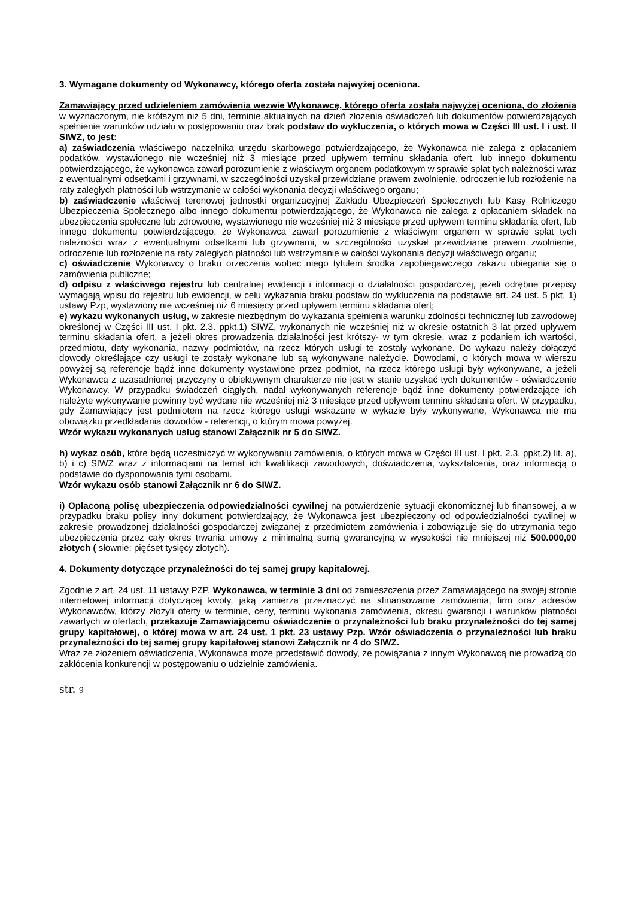3. Wymagane dokumenty od Wykonawcy, którego oferta została najwyżej oceniona.
Zamawiający przed udzieleniem zamówienia wezwie Wykonawcę, którego oferta została najwyżej oceniona, do złożenia w wyznaczonym, nie krótszym niż 5 dni, terminie aktualnych na dzień złożenia oświadczeń lub dokumentów potwierdzających spełnienie warunków udziału w postępowaniu oraz brak podstaw do wykluczenia, o których mowa w Części III ust. I i ust. II SIWZ, to jest:
a) zaświadczenia właściwego naczelnika urzędu skarbowego potwierdzającego, że Wykonawca nie zalega z opłacaniem podatków, wystawionego nie wcześniej niż 3 miesiące przed upływem terminu składania ofert, lub innego dokumentu potwierdzającego, że wykonawca zawarł porozumienie z właściwym organem podatkowym w sprawie spłat tych należności wraz z ewentualnymi odsetkami i grzywnami, w szczególności uzyskał przewidziane prawem zwolnienie, odroczenie lub rozłożenie na raty zaległych płatności lub wstrzymanie w całości wykonania decyzji właściwego organu;
b) zaświadczenie właściwej terenowej jednostki organizacyjnej Zakładu Ubezpieczeń Społecznych lub Kasy Rolniczego Ubezpieczenia Społecznego albo innego dokumentu potwierdzającego, że Wykonawca nie zalega z opłacaniem składek na ubezpieczenia społeczne lub zdrowotne, wystawionego nie wcześniej niż 3 miesiące przed upływem terminu składania ofert, lub innego dokumentu potwierdzającego, że Wykonawca zawarł porozumienie z właściwym organem w sprawie spłat tych należności wraz z ewentualnymi odsetkami lub grzywnami, w szczególności uzyskał przewidziane prawem zwolnienie, odroczenie lub rozłożenie na raty zaległych płatności lub wstrzymanie w całości wykonania decyzji właściwego organu;
c) oświadczenie Wykonawcy o braku orzeczenia wobec niego tytułem środka zapobiegawczego zakazu ubiegania się o zamówienia publiczne;
d) odpisu z właściwego rejestru lub centralnej ewidencji i informacji o działalności gospodarczej, jeżeli odrębne przepisy wymagają wpisu do rejestru lub ewidencji, w celu wykazania braku podstaw do wykluczenia na podstawie art. 24 ust. 5 pkt. 1) ustawy Pzp, wystawiony nie wcześniej niż 6 miesięcy przed upływem terminu składania ofert;
e) wykazu wykonanych usług, w zakresie niezbędnym do wykazania spełnienia warunku zdolności technicznej lub zawodowej określonej w Części III ust. I pkt. 2.3. ppkt.1) SIWZ, wykonanych nie wcześniej niż w okresie ostatnich 3 lat przed upływem terminu składania ofert, a jeżeli okres prowadzenia działalności jest krótszy- w tym okresie, wraz z podaniem ich wartości, przedmiotu, daty wykonania, nazwy podmiotów, na rzecz których usługi te zostały wykonane. Do wykazu należy dołączyć dowody określające czy usługi te zostały wykonane lub są wykonywane należycie. Dowodami, o których mowa w wierszu powyżej są referencje bądź inne dokumenty wystawione przez podmiot, na rzecz którego usługi były wykonywane, a jeżeli Wykonawca z uzasadnionej przyczyny o obiektywnym charakterze nie jest w stanie uzyskać tych dokumentów - oświadczenie Wykonawcy. W przypadku świadczeń ciągłych, nadal wykonywanych referencje bądź inne dokumenty potwierdzające ich należyte wykonywanie powinny być wydane nie wcześniej niż 3 miesiące przed upływem terminu składania ofert. W przypadku, gdy Zamawiający jest podmiotem na rzecz którego usługi wskazane w wykazie były wykonywane, Wykonawca nie ma obowiązku przedkładania dowodów - referencji, o którym mowa powyżej.
Wzór wykazu wykonanych usług stanowi Załącznik nr 5 do SIWZ.
h) wykaz osób, które będą uczestniczyć w wykonywaniu zamówienia, o których mowa w Części III ust. I pkt. 2.3. ppkt.2) lit. a), b) i c) SIWZ wraz z informacjami na temat ich kwalifikacji zawodowych, doświadczenia, wykształcenia, oraz informacją o podstawie do dysponowania tymi osobami.
Wzór wykazu osób stanowi Załącznik nr 6 do SIWZ.
i) Opłaconą polisę ubezpieczenia odpowiedzialności cywilnej na potwierdzenie sytuacji ekonomicznej lub finansowej, a w przypadku braku polisy inny dokument potwierdzający, że Wykonawca jest ubezpieczony od odpowiedzialności cywilnej w zakresie prowadzonej działalności gospodarczej związanej z przedmiotem zamówienia i zobowiązuje się do utrzymania tego ubezpieczenia przez cały okres trwania umowy z minimalną sumą gwarancyjną w wysokości nie mniejszej niż 500.000,00 złotych ( słownie: pięćset tysięcy złotych).
4. Dokumenty dotyczące przynależności do tej samej grupy kapitałowej.
Zgodnie z art. 24 ust. 11 ustawy PZP, Wykonawca, w terminie 3 dni od zamieszczenia przez Zamawiającego na swojej stronie internetowej informacji dotyczącej kwoty, jaką zamierza przeznaczyć na sfinansowanie zamówienia, firm oraz adresów Wykonawców, którzy złożyli oferty w terminie, ceny, terminu wykonania zamówienia, okresu gwarancji i warunków płatności zawartych w ofertach, przekazuje Zamawiającemu oświadczenie o przynależności lub braku przynależności do tej samej grupy kapitałowej, o której mowa w art. 24 ust. 1 pkt. 23 ustawy Pzp. Wzór oświadczenia o przynależności lub braku przynależności do tej samej grupy kapitałowej stanowi Załącznik nr 4 do SIWZ.
Wraz ze złożeniem oświadczenia, Wykonawca może przedstawić dowody, że powiązania z innym Wykonawcą nie prowadzą do zakłócenia konkurencji w postępowaniu o udzielnie zamówienia.
str. 9